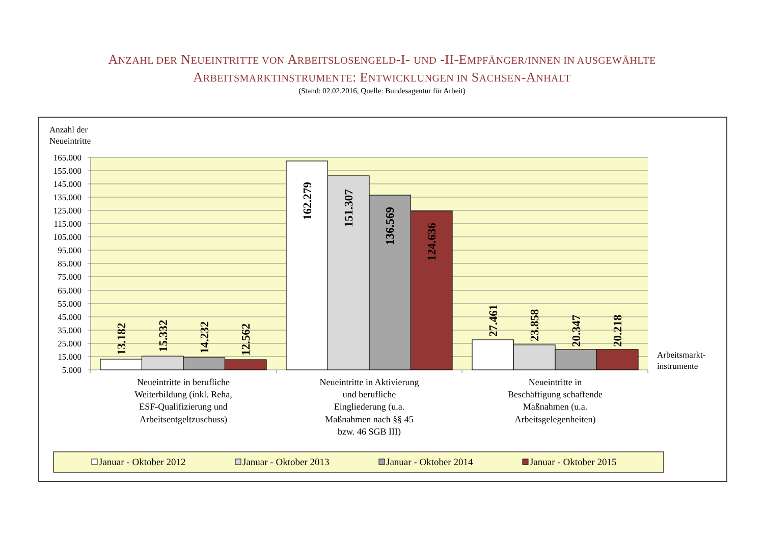ANZAHL DER NEUEINTRITTE VON ARBEITSLOSENGELD-I- UND -II-EMPFÄNGER/INNEN IN AUSGEWÄHLTE
ARBEITSMARKTINSTRUMENTE: ENTWICKLUNGEN IN SACHSEN-ANHALT
(Stand: 02.02.2016, Quelle: Bundesagentur für Arbeit)
Anzahl der
Neueintritte
165.000
155.000
145.000
135.000
125.000
115.000
105.000
95.000
85.000
75.000
65.000
55.000
45.000
35.000
25.000
15.000
5.000
13.182
15.332
14.232
12.562
162.279
151.307
136.569
124.636
27.461
23.858
20.347
20.218
Arbeitsmarkt-
instrumente
Neueintritte in berufliche
Weiterbildung (inkl. Reha,
ESF-Qualifizierung und
Arbeitsentgeltzuschuss)
Neueintritte in Aktivierung
und berufliche
Eingliederung (u.a.
Maßnahmen nach §§ 45
bzw. 46 SGB III)
Neueintritte in
Beschäftigung schaffende
Maßnahmen (u.a.
Arbeitsgelegenheiten)
Januar - Oktober 2012
Januar - Oktober 2013
Januar - Oktober 2014
Januar - Oktober 2015